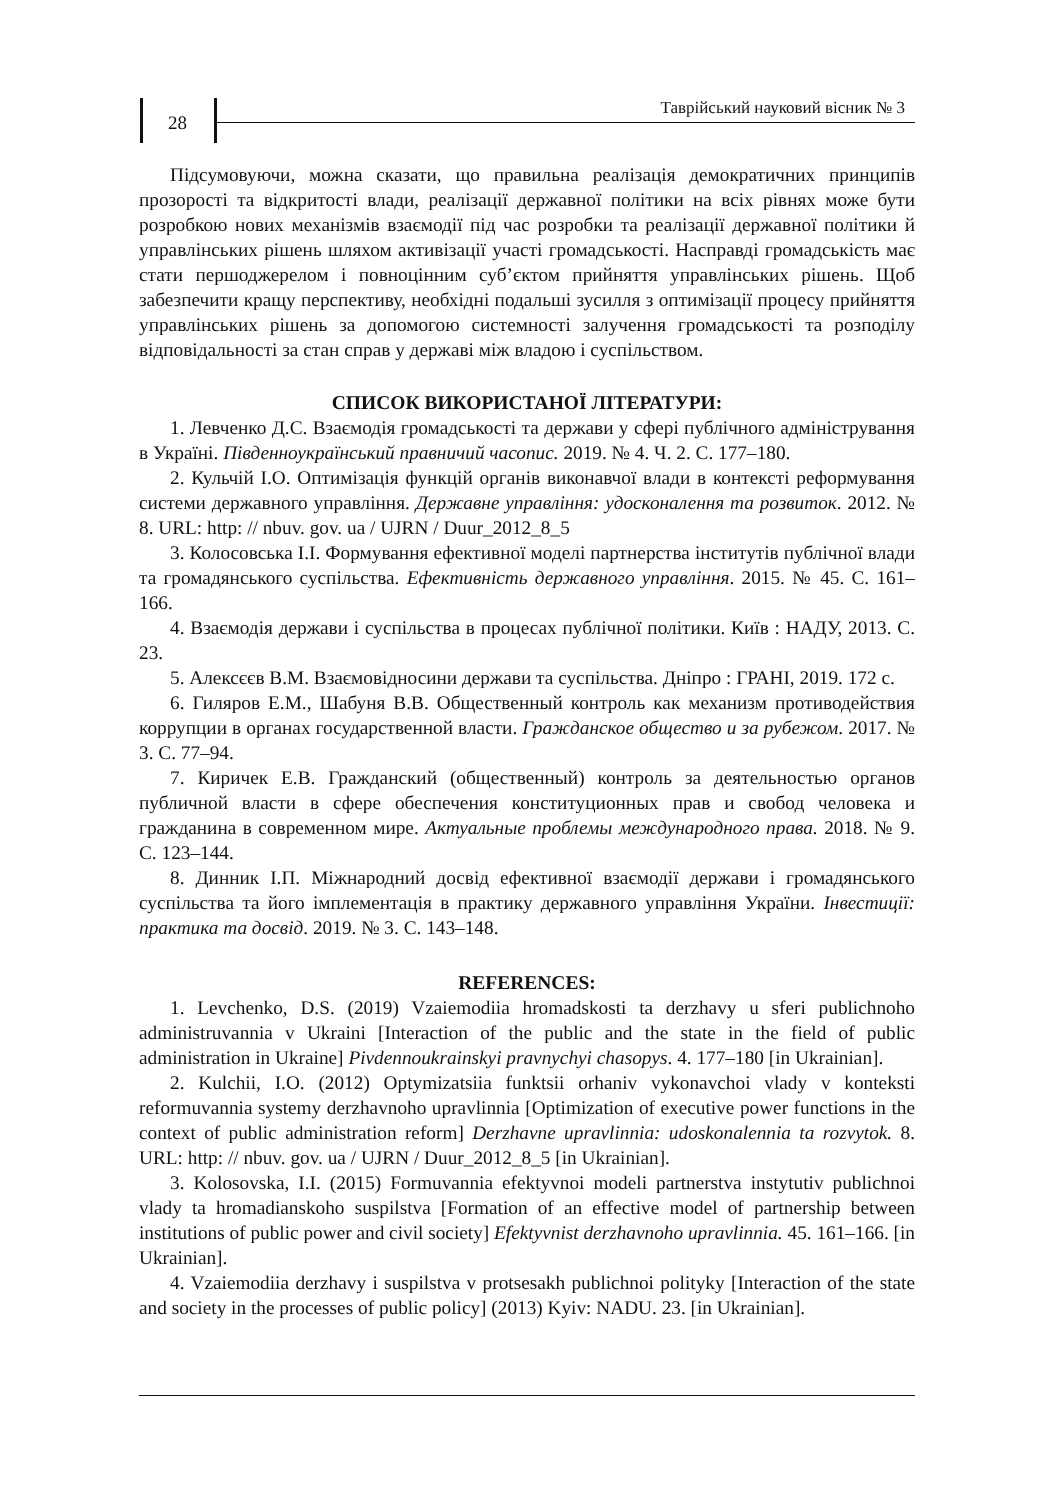28
Таврійський науковий вісник № 3
Підсумовуючи, можна сказати, що правильна реалізація демократичних принципів прозорості та відкритості влади, реалізації державної політики на всіх рівнях може бути розробкою нових механізмів взаємодії під час розробки та реалізації державної політики й управлінських рішень шляхом активізації участі громадськості. Насправді громадськість має стати першоджерелом і повноцінним суб’єктом прийняття управлінських рішень. Щоб забезпечити кращу перспективу, необхідні подальші зусилля з оптимізації процесу прийняття управлінських рішень за допомогою системності залучення громадськості та розподілу відповідальності за стан справ у державі між владою і суспільством.
СПИСОК ВИКОРИСТАНОЇ ЛІТЕРАТУРИ:
1. Левченко Д.С. Взаємодія громадськості та держави у сфері публічного адміністрування в Україні. Південноукраїнський правничий часопис. 2019. № 4. Ч. 2. С. 177–180.
2. Кульчій І.О. Оптимізація функцій органів виконавчої влади в контексті реформування системи державного управління. Державне управління: удосконалення та розвиток. 2012. № 8. URL: http: // nbuv. gov. ua / UJRN / Duur_2012_8_5
3. Колосовська І.І. Формування ефективної моделі партнерства інститутів публічної влади та громадянського суспільства. Ефективність державного управління. 2015. № 45. С. 161–166.
4. Взаємодія держави і суспільства в процесах публічної політики. Київ : НАДУ, 2013. С. 23.
5. Алексєєв В.М. Взаємовідносини держави та суспільства. Дніпро : ГРАНІ, 2019. 172 с.
6. Гиляров Е.М., Шабуня В.В. Общественный контроль как механизм противодействия коррупции в органах государственной власти. Гражданское общество и за рубежом. 2017. № 3. С. 77–94.
7. Киричек Е.В. Гражданский (общественный) контроль за деятельностью органов публичной власти в сфере обеспечения конституционных прав и свобод человека и гражданина в современном мире. Актуальные проблемы международного права. 2018. № 9. С. 123–144.
8. Динник І.П. Міжнародний досвід ефективної взаємодії держави і громадянського суспільства та його імплементація в практику державного управління України. Інвестиції: практика та досвід. 2019. № 3. С. 143–148.
REFERENCES:
1. Levchenko, D.S. (2019) Vzaiemodiia hromadskosti ta derzhavy u sferi publichnoho administruvannia v Ukraini [Interaction of the public and the state in the field of public administration in Ukraine] Pivdennoukrainskyi pravnychyi chasopys. 4. 177–180 [in Ukrainian].
2. Kulchii, I.O. (2012) Optymizatsiia funktsii orhaniv vykonavchoi vlady v konteksti reformuvannia systemy derzhavnoho upravlinnia [Optimization of executive power functions in the context of public administration reform] Derzhavne upravlinnia: udoskonalennia ta rozvytok. 8. URL: http: // nbuv. gov. ua / UJRN / Duur_2012_8_5 [in Ukrainian].
3. Kolosovska, I.I. (2015) Formuvannia efektyvnoi modeli partnerstva instytutiv publichnoi vlady ta hromadianskoho suspilstva [Formation of an effective model of partnership between institutions of public power and civil society] Efektyvnist derzhavnoho upravlinnia. 45. 161–166. [in Ukrainian].
4. Vzaiemodiia derzhavy i suspilstva v protsesakh publichnoi polityky [Interaction of the state and society in the processes of public policy] (2013) Kyiv: NADU. 23. [in Ukrainian].